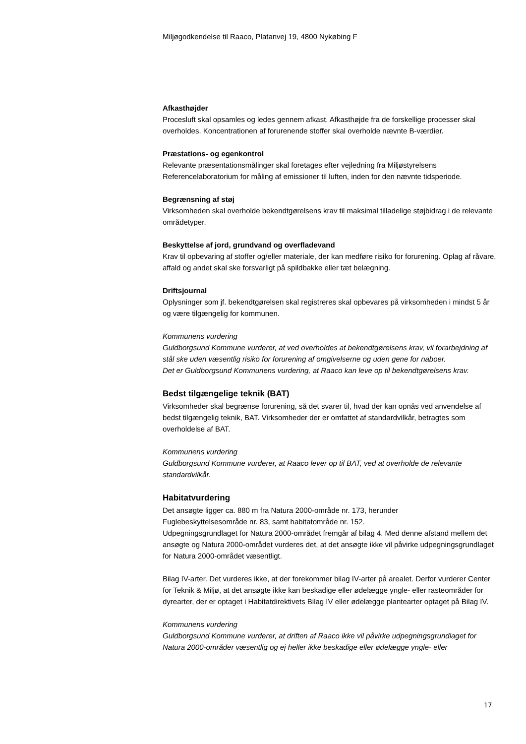Miljøgodkendelse til Raaco, Platanvej 19, 4800 Nykøbing F
Afkasthøjder
Procesluft skal opsamles og ledes gennem afkast. Afkasthøjde fra de forskellige processer skal overholdes. Koncentrationen af forurenende stoffer skal overholde nævnte B-værdier.
Præstations- og egenkontrol
Relevante præsentationsmålinger skal foretages efter vejledning fra Miljøstyrelsens Referencelaboratorium for måling af emissioner til luften, inden for den nævnte tidsperiode.
Begrænsning af støj
Virksomheden skal overholde bekendtgørelsens krav til maksimal tilladelige støjbidrag i de relevante områdetyper.
Beskyttelse af jord, grundvand og overfladevand
Krav til opbevaring af stoffer og/eller materiale, der kan medføre risiko for forurening. Oplag af råvare, affald og andet skal ske forsvarligt på spildbakke eller tæt belægning.
Driftsjournal
Oplysninger som jf. bekendtgørelsen skal registreres skal opbevares på virksomheden i mindst 5 år og være tilgængelig for kommunen.
Kommunens vurdering
Guldborgsund Kommune vurderer, at ved overholdes at bekendtgørelsens krav, vil forarbejdning af stål ske uden væsentlig risiko for forurening af omgivelserne og uden gene for naboer.
Det er Guldborgsund Kommunens vurdering, at Raaco kan leve op til bekendtgørelsens krav.
Bedst tilgængelige teknik (BAT)
Virksomheder skal begrænse forurening, så det svarer til, hvad der kan opnås ved anvendelse af bedst tilgængelig teknik, BAT. Virksomheder der er omfattet af standardvilkår, betragtes som overholdelse af BAT.
Kommunens vurdering
Guldborgsund Kommune vurderer, at Raaco lever op til BAT, ved at overholde de relevante standardvilkår.
Habitatvurdering
Det ansøgte ligger ca. 880 m fra Natura 2000-område nr. 173, herunder
Fuglebeskyttelsesområde nr. 83, samt habitatområde nr. 152.
Udpegningsgrundlaget for Natura 2000-området fremgår af bilag 4. Med denne afstand mellem det ansøgte og Natura 2000-området vurderes det, at det ansøgte ikke vil påvirke udpegningsgrundlaget for Natura 2000-området væsentligt.
Bilag IV-arter. Det vurderes ikke, at der forekommer bilag IV-arter på arealet. Derfor vurderer Center for Teknik & Miljø, at det ansøgte ikke kan beskadige eller ødelægge yngle- eller rasteområder for dyrearter, der er optaget i Habitatdirektivets Bilag IV eller ødelægge plantearter optaget på Bilag IV.
Kommunens vurdering
Guldborgsund Kommune vurderer, at driften af Raaco ikke vil påvirke udpegningsgrundlaget for Natura 2000-områder væsentlig og ej heller ikke beskadige eller ødelægge yngle- eller
17